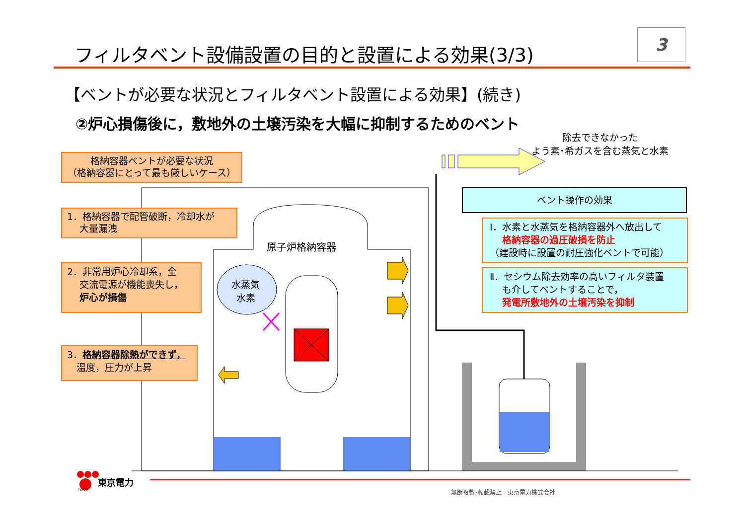フィルタベント設備設置の目的と設置による効果(3/3)
3
【ベントが必要な状況とフィルタベント設置による効果】(続き)
②炉心損傷後に，敷地外の土壌汚染を大幅に抑制するためのベント
除去できなかった
よう素･希ガスを含む蒸気と水素
格納容器ベントが必要な状況
（格納容器にとって最も厳しいケース）
1．格納容器で配管破断，冷却水が
　 大量漏洩
2．非常用炉心冷却系，全
　 交流電源が機能喪失し，
　 炉心が損傷
3．格納容器除熱ができず，
　温度，圧力が上昇
原子炉格納容器
水蒸気
水素
ベント操作の効果
Ⅰ．水素と水蒸気を格納容器外へ放出して
　 格納容器の過圧破損を防止
（建設時に設置の耐圧強化ベントで可能）
Ⅱ．セシウム除去効率の高いフィルタ装置
　 も介してベントすることで，
　 発電所敷地外の土壌汚染を抑制
東京電力
TEPCO 無断複製･転載禁止　東京電力株式会社